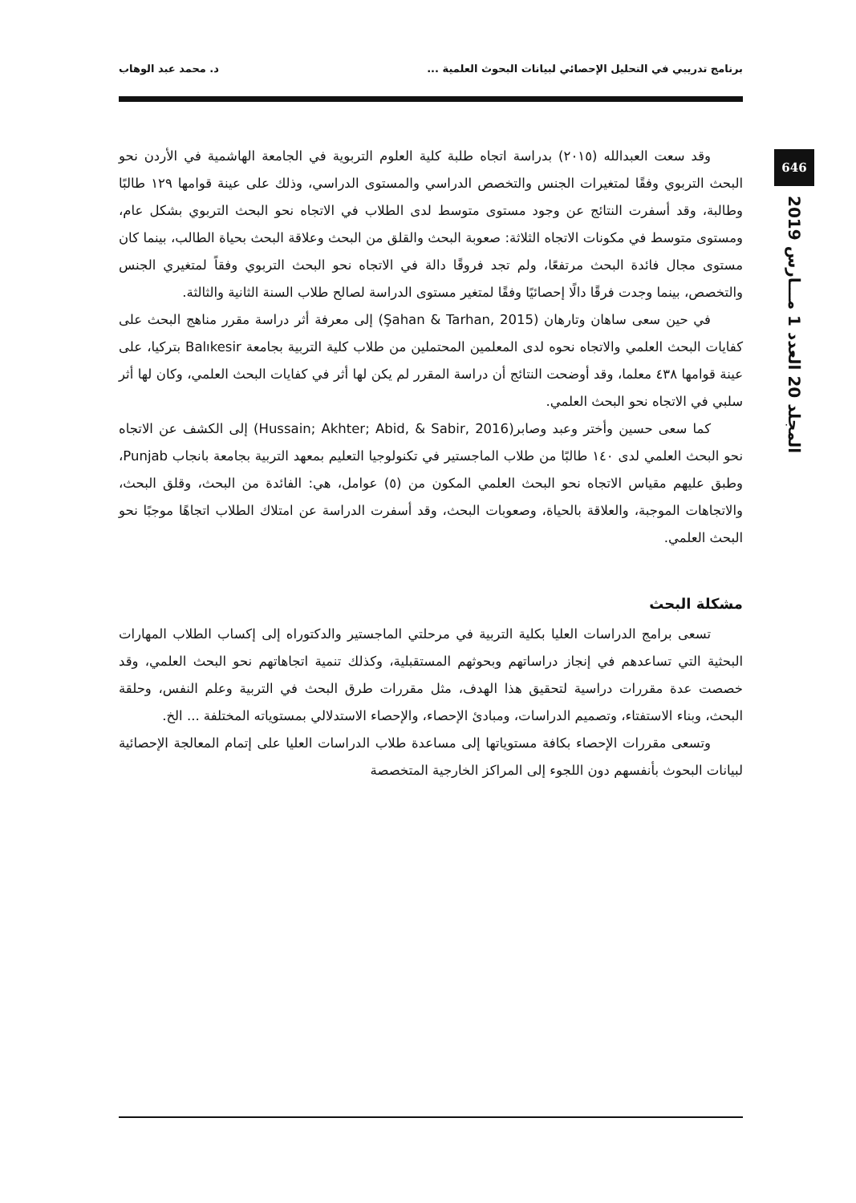برنامج تدريبي في التحليل الإحصائي لبيانات البحوث العلمية ... د. محمد عبد الوهاب
646
المجلد 20 العدد 1 مـــارس 2019
وقد سعت العبدالله (٢٠١٥) بدراسة اتجاه طلبة كلية العلوم التربوية في الجامعة الهاشمية في الأردن نحو البحث التربوي وفقًا لمتغيرات الجنس والتخصص الدراسي والمستوى الدراسي، وذلك على عينة قوامها ١٢٩ طالبًا وطالبة، وقد أسفرت النتائج عن وجود مستوى متوسط لدى الطلاب في الاتجاه نحو البحث التربوي بشكل عام، ومستوى متوسط في مكونات الاتجاه الثلاثة: صعوبة البحث والقلق من البحث وعلاقة البحث بحياة الطالب، بينما كان مستوى مجال فائدة البحث مرتفعًا، ولم تجد فروقًا دالة في الاتجاه نحو البحث التربوي وفقاً لمتغيري الجنس والتخصص، بينما وجدت فرقًا دالًا إحصائيًا وفقًا لمتغير مستوى الدراسة لصالح طلاب السنة الثانية والثالثة.
في حين سعى ساهان وتارهان (Şahan & Tarhan, 2015) إلى معرفة أثر دراسة مقرر مناهج البحث على كفايات البحث العلمي والاتجاه نحوه لدى المعلمين المحتملين من طلاب كلية التربية بجامعة Balıkesir بتركيا، على عينة قوامها ٤٣٨ معلما، وقد أوضحت النتائج أن دراسة المقرر لم يكن لها أثر في كفايات البحث العلمي، وكان لها أثر سلبي في الاتجاه نحو البحث العلمي.
كما سعى حسين وأختر وعبد وصابر(Hussain; Akhter; Abid, & Sabir, 2016) إلى الكشف عن الاتجاه نحو البحث العلمي لدى ١٤٠ طالبًا من طلاب الماجستير في تكنولوجيا التعليم بمعهد التربية بجامعة بانجاب Punjab، وطبق عليهم مقياس الاتجاه نحو البحث العلمي المكون من (٥) عوامل، هي: الفائدة من البحث، وقلق البحث، والاتجاهات الموجبة، والعلاقة بالحياة، وصعوبات البحث، وقد أسفرت الدراسة عن امتلاك الطلاب اتجاهًا موجبًا نحو البحث العلمي.
مشكلة البحث
تسعى برامج الدراسات العليا بكلية التربية في مرحلتي الماجستير والدكتوراه إلى إكساب الطلاب المهارات البحثية التي تساعدهم في إنجاز دراساتهم وبحوثهم المستقبلية، وكذلك تنمية اتجاهاتهم نحو البحث العلمي، وقد خصصت عدة مقررات دراسية لتحقيق هذا الهدف، مثل مقررات طرق البحث في التربية وعلم النفس، وحلقة البحث، وبناء الاستفتاء، وتصميم الدراسات، ومبادئ الإحصاء، والإحصاء الاستدلالي بمستوياته المختلفة ... الخ.
وتسعى مقررات الإحصاء بكافة مستوياتها إلى مساعدة طلاب الدراسات العليا على إتمام المعالجة الإحصائية لبيانات البحوث بأنفسهم دون اللجوء إلى المراكز الخارجية المتخصصة